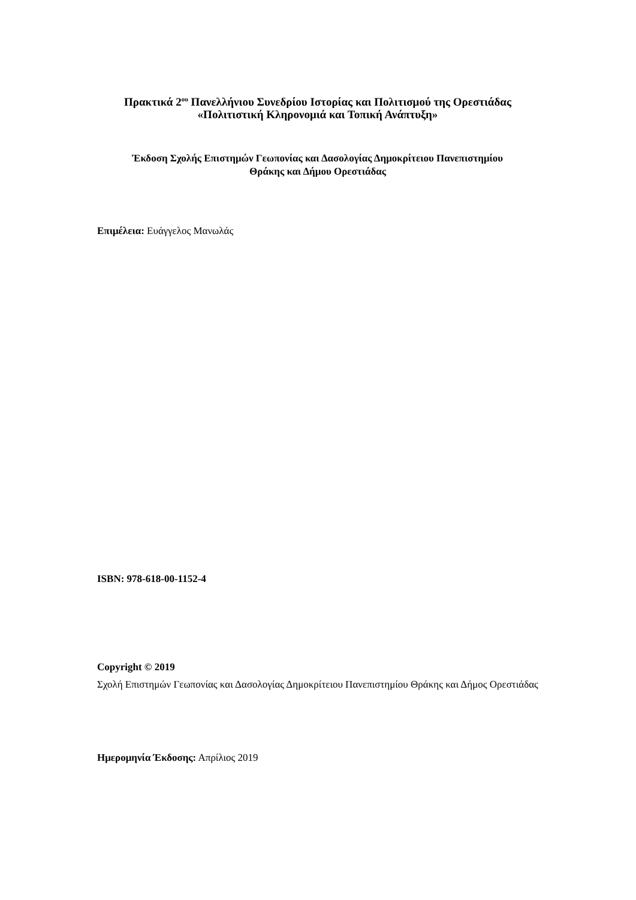Πρακτικά 2<sup>ου</sup> Πανελλήνιου Συνεδρίου Ιστορίας και Πολιτισμού της Ορεστιάδας
«Πολιτιστική Κληρονομιά και Τοπική Ανάπτυξη»
Έκδοση Σχολής Επιστημών Γεωπονίας και Δασολογίας Δημοκρίτειου Πανεπιστημίου
Θράκης και Δήμου Ορεστιάδας
Επιμέλεια: Ευάγγελος Μανωλάς
ISBN: 978-618-00-1152-4
Copyright © 2019
Σχολή Επιστημών Γεωπονίας και Δασολογίας Δημοκρίτειου Πανεπιστημίου Θράκης και Δήμος Ορεστιάδας
Ημερομηνία Έκδοσης: Απρίλιος 2019